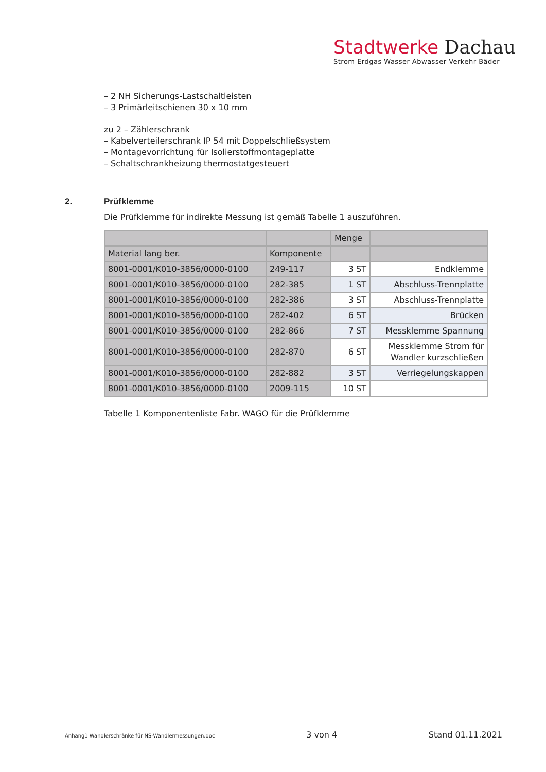Stadtwerke Dachau
Strom Erdgas Wasser Abwasser Verkehr Bäder
– 2 NH Sicherungs-Lastschaltleisten
– 3 Primärleitschienen 30 x 10 mm
zu 2 – Zählerschrank
– Kabelverteilerschrank IP 54 mit Doppelschließsystem
– Montagevorrichtung für Isolierstoffmontageplatte
– Schaltschrankheizung thermostatgesteuert
2. Prüfklemme
Die Prüfklemme für indirekte Messung ist gemäß Tabelle 1 auszuführen.
| | | Menge | |
| Material lang ber. | Komponente | | |
| 8001-0001/K010-3856/0000-0100 | 249-117 | 3 ST | Endklemme |
| 8001-0001/K010-3856/0000-0100 | 282-385 | 1 ST | Abschluss-Trennplatte |
| 8001-0001/K010-3856/0000-0100 | 282-386 | 3 ST | Abschluss-Trennplatte |
| 8001-0001/K010-3856/0000-0100 | 282-402 | 6 ST | Brücken |
| 8001-0001/K010-3856/0000-0100 | 282-866 | 7 ST | Messklemme Spannung |
| 8001-0001/K010-3856/0000-0100 | 282-870 | 6 ST | Messklemme Strom für Wandler kurzschließen |
| 8001-0001/K010-3856/0000-0100 | 282-882 | 3 ST | Verriegelungskappen |
| 8001-0001/K010-3856/0000-0100 | 2009-115 | 10 ST | |
Tabelle 1 Komponentenliste Fabr. WAGO für die Prüfklemme
Anhang1 Wandlerschränke für NS-Wandlermessungen.doc 3 von 4 Stand 01.11.2021